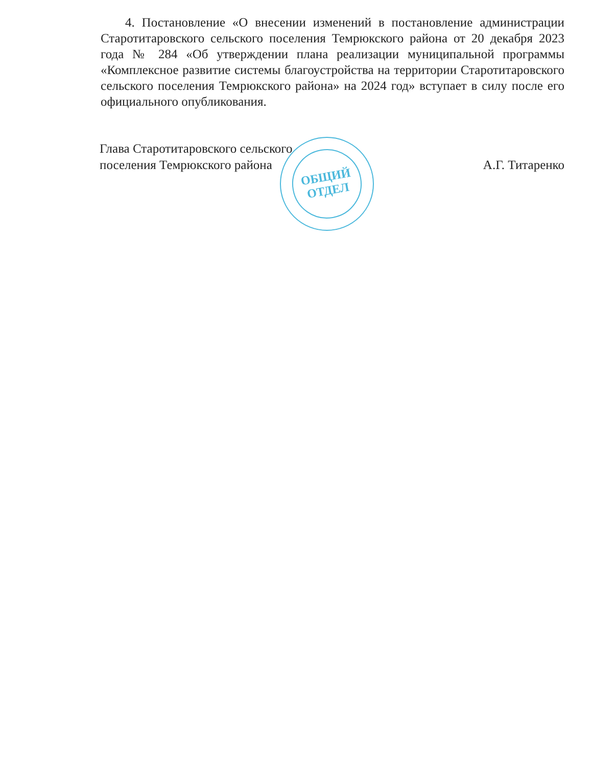ОБЩИЙ
ОТДЕЛ
4. Постановление «О внесении изменений в постановление администрации Старотитаровского сельского поселения Темрюкского района от 20 декабря 2023 года № 284 «Об утверждении плана реализации муниципальной программы «Комплексное развитие системы благоустройства на территории Старотитаровского сельского поселения Темрюкского района» на 2024 год» вступает в силу после его официального опубликования.
Глава Старотитаровского сельского
поселения Темрюкского района
А.Г. Титаренко